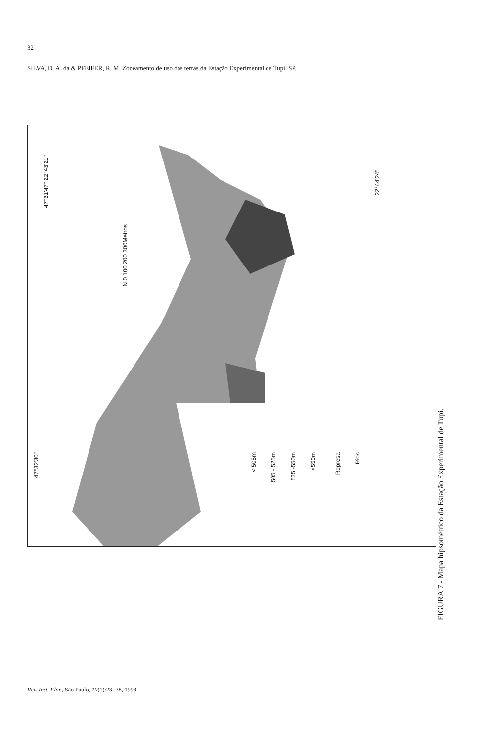32
SILVA, D. A. da & PFEIFER, R. M. Zoneamento de uso das terras da Estação Experimental de Tupi, SP.
47°31'47" 22°43'21"
22°44'24"
47°32'30"
N 0 100 200 300Metros
< 505m
505 - 525m
525 -550m
>550m
Represa
Rios
FIGURA 7 - Mapa hipsométrico da Estação Experimental de Tupi.
Rev. Inst. Flor., São Paulo, 10(1):23- 38, 1998.